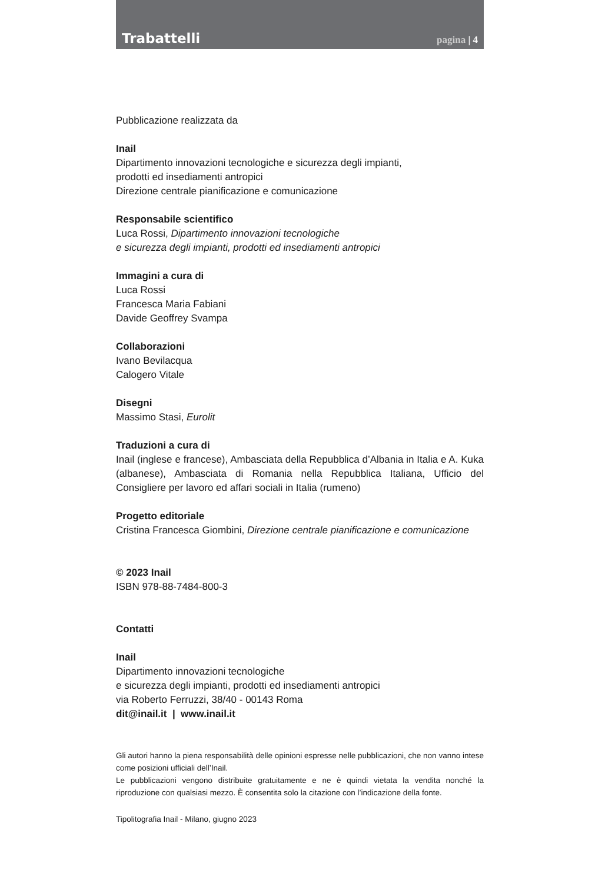Trabattelli pagina | 4
Pubblicazione realizzata da
Inail
Dipartimento innovazioni tecnologiche e sicurezza degli impianti,
prodotti ed insediamenti antropici
Direzione centrale pianificazione e comunicazione
Responsabile scientifico
Luca Rossi, Dipartimento innovazioni tecnologiche
e sicurezza degli impianti, prodotti ed insediamenti antropici
Immagini a cura di
Luca Rossi
Francesca Maria Fabiani
Davide Geoffrey Svampa
Collaborazioni
Ivano Bevilacqua
Calogero Vitale
Disegni
Massimo Stasi, Eurolit
Traduzioni a cura di
Inail (inglese e francese), Ambasciata della Repubblica d’Albania in Italia e A. Kuka (albanese), Ambasciata di Romania nella Repubblica Italiana, Ufficio del Consigliere per lavoro ed affari sociali in Italia (rumeno)
Progetto editoriale
Cristina Francesca Giombini, Direzione centrale pianificazione e comunicazione
© 2023 Inail
ISBN 978-88-7484-800-3
Contatti
Inail
Dipartimento innovazioni tecnologiche
e sicurezza degli impianti, prodotti ed insediamenti antropici
via Roberto Ferruzzi, 38/40 - 00143 Roma
dit@inail.it | www.inail.it
Gli autori hanno la piena responsabilità delle opinioni espresse nelle pubblicazioni, che non vanno intese come posizioni ufficiali dell’Inail.
Le pubblicazioni vengono distribuite gratuitamente e ne è quindi vietata la vendita nonché la riproduzione con qualsiasi mezzo. È consentita solo la citazione con l’indicazione della fonte.
Tipolitografia Inail - Milano, giugno 2023